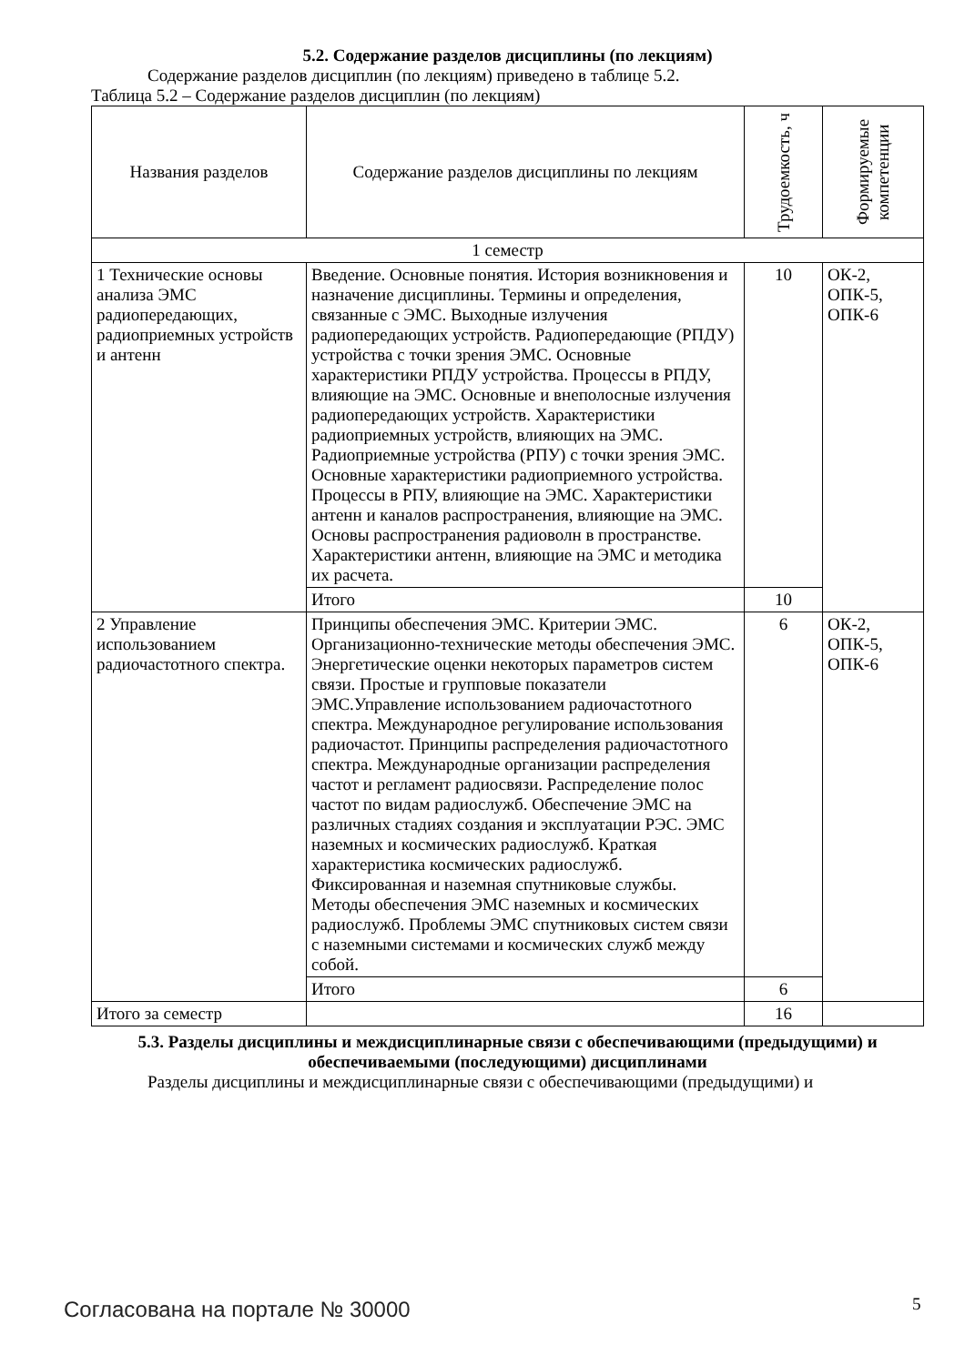5.2. Содержание разделов дисциплины (по лекциям)
Содержание разделов дисциплин (по лекциям) приведено в таблице 5.2.
Таблица 5.2 – Содержание разделов дисциплин (по лекциям)
| Названия разделов | Содержание разделов дисциплины по лекциям | Трудоемкость, ч | Формируемые компетенции |
| --- | --- | --- | --- |
| 1 семестр | | | |
| 1 Технические основы анализа ЭМС радиопередающих, радиоприемных устройств и антенн | Введение. Основные понятия. История возникновения и назначение дисциплины. Термины и определения, связанные с ЭМС. Выходные излучения радиопередающих устройств. Радиопередающие (РПДУ) устройства с точки зрения ЭМС. Основные характеристики РПДУ устройства. Процессы в РПДУ, влияющие на ЭМС. Основные и внеполосные излучения радиопередающих устройств. Характеристики радиоприемных устройств, влияющих на ЭМС. Радиоприемные устройства (РПУ) с точки зрения ЭМС. Основные характеристики радиоприемного устройства. Процессы в РПУ, влияющие на ЭМС. Характеристики антенн и каналов распространения, влияющие на ЭМС. Основы распространения радиоволн в пространстве. Характеристики антенн, влияющие на ЭМС и методика их расчета. | 10 | ОК-2, ОПК-5, ОПК-6 |
| | Итого | 10 | |
| 2 Управление использованием радиочастотного спектра. | Принципы обеспечения ЭМС. Критерии ЭМС. Организационно-технические методы обеспечения ЭМС. Энергетические оценки некоторых параметров систем связи. Простые и групповые показатели ЭМС.Управление использованием радиочастотного спектра. Международное регулирование использования радиочастот. Принципы распределения радиочастотного спектра. Международные организации распределения частот и регламент радиосвязи. Распределение полос частот по видам радиослужб. Обеспечение ЭМС на различных стадиях создания и эксплуатации РЭС. ЭМС наземных и космических радиослужб. Краткая характеристика космических радиослужб. Фиксированная и наземная спутниковые службы. Методы обеспечения ЭМС наземных и космических радиослужб. Проблемы ЭМС спутниковых систем связи с наземными системами и космических служб между собой. | 6 | ОК-2, ОПК-5, ОПК-6 |
| | Итого | 6 | |
| Итого за семестр | | 16 | |
5.3. Разделы дисциплины и междисциплинарные связи с обеспечивающими (предыдущими) и обеспечиваемыми (последующими) дисциплинами
Разделы дисциплины и междисциплинарные связи с обеспечивающими (предыдущими) и
Согласована на портале № 30000 5